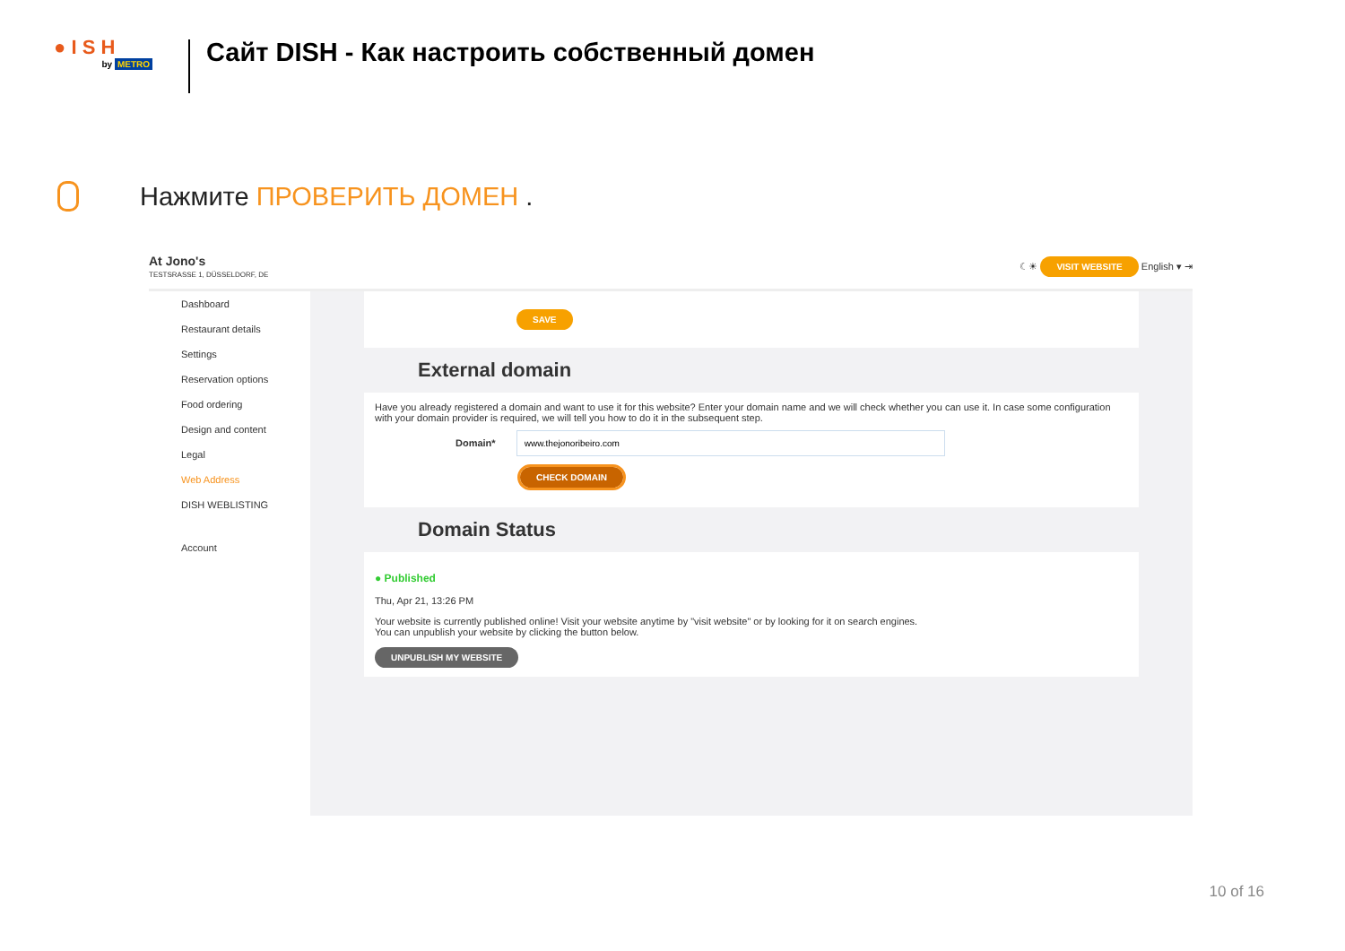● I S H
by METRO
Сайт DISH - Как настроить собственный домен
Нажмите ПРОВЕРИТЬ ДОМЕН .
At Jono's
TESTSRASSE 1, DÜSSELDORF, DE
☾☀ VISIT WEBSITE English ▾ ⇥
Dashboard
Restaurant details
Settings
Reservation options
Food ordering
Design and content
Legal
Web Address
DISH WEBLISTING
Account
SAVE
External domain
Have you already registered a domain and want to use it for this website? Enter your domain name and we will check whether you can use it. In case some configuration with your domain provider is required, we will tell you how to do it in the subsequent step.
Domain*
CHECK DOMAIN
Domain Status
● Published
Thu, Apr 21, 13:26 PM
Your website is currently published online! Visit your website anytime by "visit website" or by looking for it on search engines.
You can unpublish your website by clicking the button below.
UNPUBLISH MY WEBSITE
10 of 16